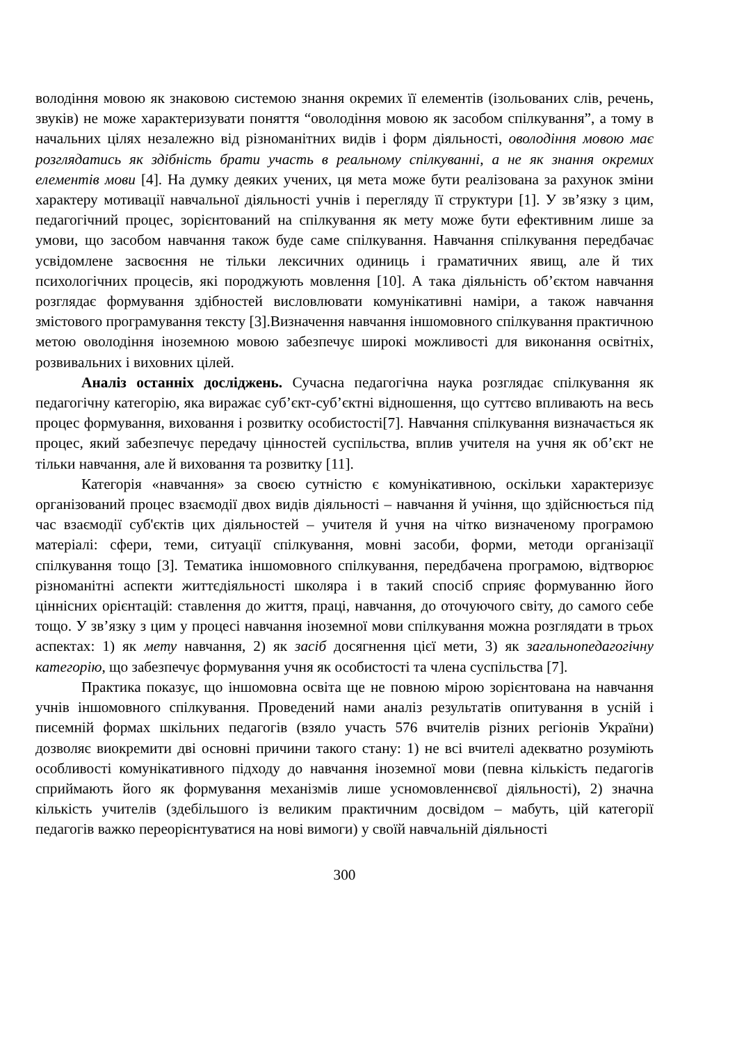володіння мовою як знаковою системою знання окремих її елементів (ізольованих слів, речень, звуків) не може характеризувати поняття “оволодіння мовою як засобом спілкування”, а тому в начальних цілях незалежно від різноманітних видів і форм діяльності, оволодіння мовою має розглядатись як здібність брати участь в реальному спілкуванні, а не як знання окремих елементів мови [4]. На думку деяких учених, ця мета може бути реалізована за рахунок зміни характеру мотивації навчальної діяльності учнів і перегляду її структури [1]. У зв’язку з цим, педагогічний процес, зорієнтований на спілкування як мету може бути ефективним лише за умови, що засобом навчання також буде саме спілкування. Навчання спілкування передбачає усвідомлене засвоєння не тільки лексичних одиниць і граматичних явищ, але й тих психологічних процесів, які породжують мовлення [10]. А така діяльність об’єктом навчання розглядає формування здібностей висловлювати комунікативні наміри, а також навчання змістового програмування тексту [3].Визначення навчання іншомовного спілкування практичною метою оволодіння іноземною мовою забезпечує широкі можливості для виконання освітніх, розвивальних і виховних цілей.
Аналіз останніх досліджень. Сучасна педагогічна наука розглядає спілкування як педагогічну категорію, яка виражає суб’єкт-суб’єктні відношення, що суттєво впливають на весь процес формування, виховання і розвитку особистості[7]. Навчання спілкування визначається як процес, який забезпечує передачу цінностей суспільства, вплив учителя на учня як об’єкт не тільки навчання, але й виховання та розвитку [11].
Категорія «навчання» за своєю сутністю є комунікативною, оскільки характеризує організований процес взаємодії двох видів діяльності – навчання й учіння, що здійснюється під час взаємодії суб'єктів цих діяльностей – учителя й учня на чітко визначеному програмою матеріалі: сфери, теми, ситуації спілкування, мовні засоби, форми, методи організації спілкування тощо [3]. Тематика іншомовного спілкування, передбачена програмою, відтворює різноманітні аспекти життєдіяльності школяра і в такий спосіб сприяє формуванню його ціннісних орієнтацій: ставлення до життя, праці, навчання, до оточуючого світу, до самого себе тощо. У зв’язку з цим у процесі навчання іноземної мови спілкування можна розглядати в трьох аспектах: 1) як мету навчання, 2) як засіб досягнення цієї мети, 3) як загальнопедагогічну категорію, що забезпечує формування учня як особистості та члена суспільства [7].
Практика показує, що іншомовна освіта ще не повною мірою зорієнтована на навчання учнів іншомовного спілкування. Проведений нами аналіз результатів опитування в усній і писемній формах шкільних педагогів (взяло участь 576 вчителів різних регіонів України) дозволяє виокремити дві основні причини такого стану: 1) не всі вчителі адекватно розуміють особливості комунікативного підходу до навчання іноземної мови (певна кількість педагогів сприймають його як формування механізмів лише усномовленнєвої діяльності), 2) значна кількість учителів (здебільшого із великим практичним досвідом – мабуть, цій категорії педагогів важко переорієнтуватися на нові вимоги) у своїй навчальній діяльності
300